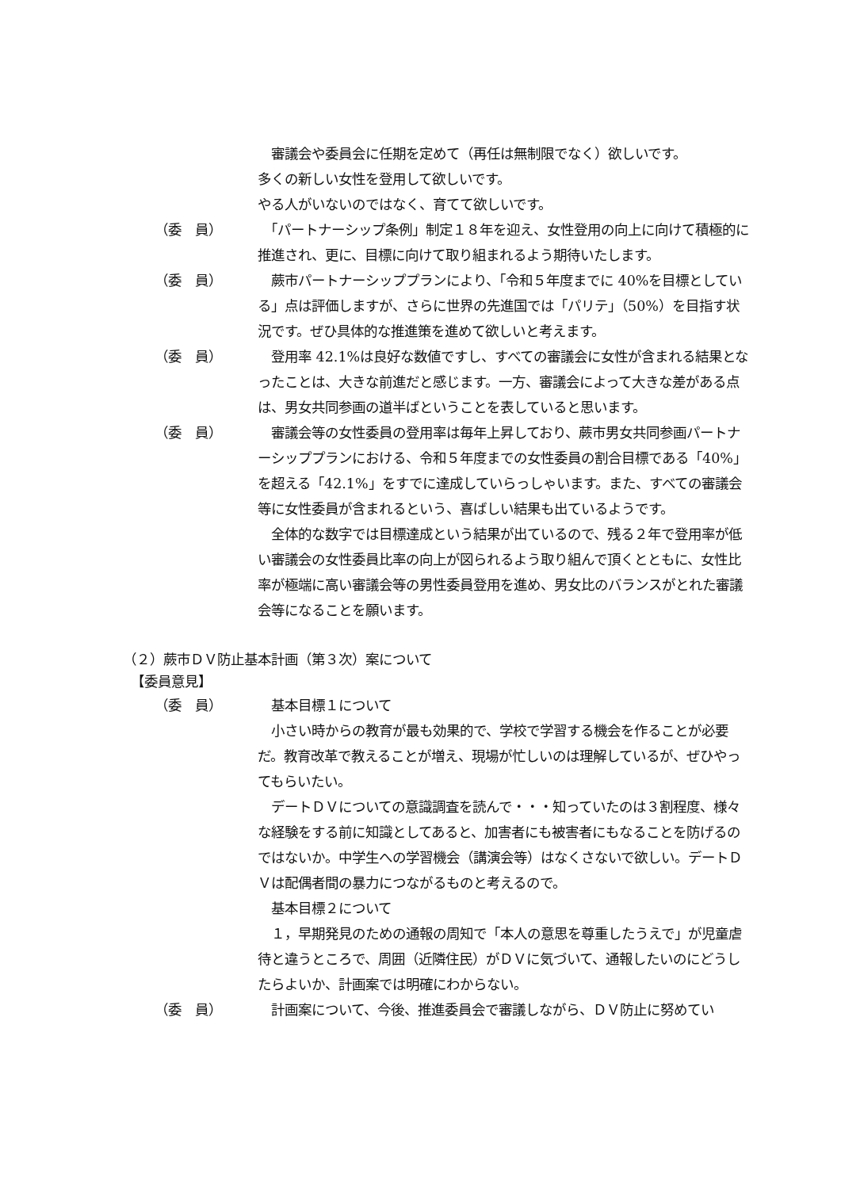審議会や委員会に任期を定めて（再任は無制限でなく）欲しいです。
多くの新しい女性を登用して欲しいです。
やる人がいないのではなく、育てて欲しいです。
（委　員） 　「パートナーシップ条例」制定１８年を迎え、女性登用の向上に向けて積極的に推進され、更に、目標に向けて取り組まれるよう期待いたします。
（委　員） 　蕨市パートナーシッププランにより、「令和５年度までに 40%を目標としている」点は評価しますが、さらに世界の先進国では「パリテ」（50%）を目指す状況です。ぜひ具体的な推進策を進めて欲しいと考えます。
（委　員） 　登用率 42.1%は良好な数値ですし、すべての審議会に女性が含まれる結果となったことは、大きな前進だと感じます。一方、審議会によって大きな差がある点は、男女共同参画の道半ばということを表していると思います。
（委　員） 　審議会等の女性委員の登用率は毎年上昇しており、蕨市男女共同参画パートナーシッププランにおける、令和５年度までの女性委員の割合目標である「40%」を超える「42.1%」をすでに達成していらっしゃいます。また、すべての審議会等に女性委員が含まれるという、喜ばしい結果も出ているようです。
　全体的な数字では目標達成という結果が出ているので、残る２年で登用率が低い審議会の女性委員比率の向上が図られるよう取り組んで頂くとともに、女性比率が極端に高い審議会等の男性委員登用を進め、男女比のバランスがとれた審議会等になることを願います。
（２）蕨市ＤＶ防止基本計画（第３次）案について
【委員意見】
（委　員） 　基本目標１について
　小さい時からの教育が最も効果的で、学校で学習する機会を作ることが必要だ。教育改革で教えることが増え、現場が忙しいのは理解しているが、ぜひやってもらいたい。
　デートＤＶについての意識調査を読んで・・・知っていたのは３割程度、様々な経験をする前に知識としてあると、加害者にも被害者にもなることを防げるのではないか。中学生への学習機会（講演会等）はなくさないで欲しい。デートＤＶは配偶者間の暴力につながるものと考えるので。
　基本目標２について
　１，早期発見のための通報の周知で「本人の意思を尊重したうえで」が児童虐待と違うところで、周囲（近隣住民）がＤＶに気づいて、通報したいのにどうしたらよいか、計画案では明確にわからない。
（委　員） 　計画案について、今後、推進委員会で審議しながら、ＤＶ防止に努めてい